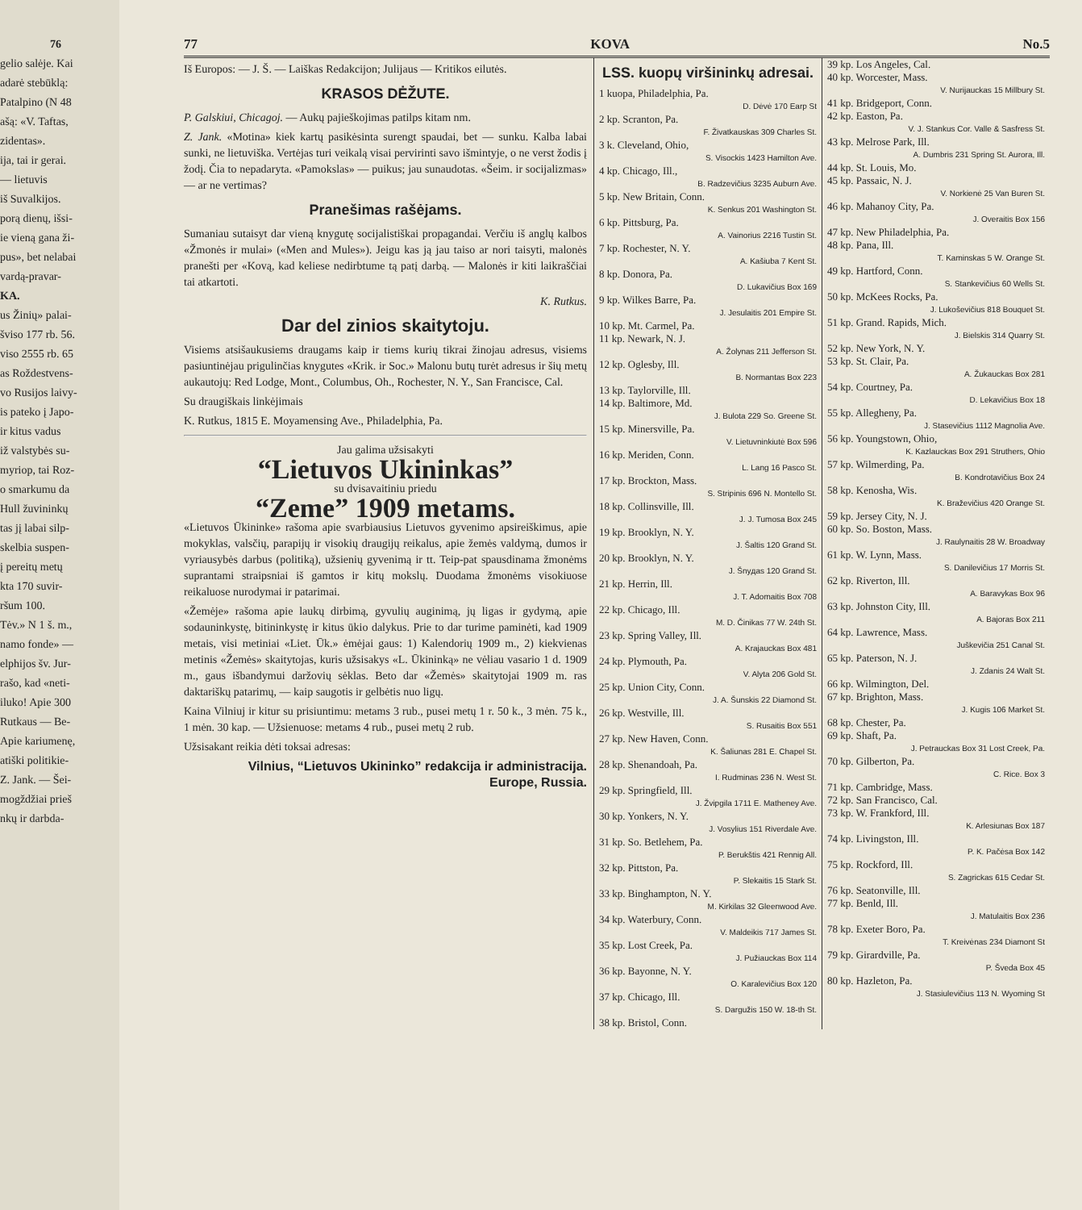76
gelio salėje. Kai
adarė stebūklą:
Patalpino (N 48
ašą: «V. Taftas,
zidentas».
ija, tai ir gerai.
— lietuvis
iš Suvalkijos.
porą dienų, išsi-
ie vieną gana ži-
pus», bet nelabai
vardą-pravar-
KA.
us Žinių» palai-
šviso 177 rb. 56.
viso 2555 rb. 65
as Roždestvens-
vo Rusijos laivy-
is pateko į Japo-
ir kitus vadus
iž valstybės su-
myriop, tai Roz-
o smarkumu da
Hull žuvininkų
tas jį labai silp-
skelbia suspen-
į pereitų metų
kta 170 suvir-
ršum 100.
Tėv.» N 1 š. m.,
namo fonde» —
elphijos šv. Jur-
rašo, kad «neti-
iluko! Apie 300
Rutkaus — Be-
Apie kariumenę,
atiški politikie-
Z. Jank. — Šei-
mogždžiai prieš
nkų ir darbda-
77 KOVA No.5
Iš Europos: — J. Š. — Laiškas Redakcijon; Julijaus — Kritikos eilutės.
KRASOS DĖŽUTE.
P. Galskiui, Chicagoj. — Aukų pajieškojimas patilps kitam nm.
Z. Jank. «Motina» kiek kartų pasikėsinta surengt spaudai, bet — sunku. Kalba labai sunki, ne lietuviška. Vertėjas turi veikalą visai pervirinti savo išmintyje, o ne verst žodis į žodį. Čia to nepadaryta. «Pamokslas» — puikus; jau sunaudotas. «Šeim. ir socijalizmas» — ar ne vertimas?
Pranešimas rašėjams.
Sumaniau sutaisyt dar vieną knygutę socijalistiškai propagandai. Verčiu iš anglų kalbos «Žmonės ir mulai» («Men and Mules»). Jeigu kas ją jau taiso ar nori taisyti, malonės pranešti per «Kovą, kad keliese nedirbtume tą patį darbą. — Malonės ir kiti laikraščiai tai atkartoti.
K. Rutkus.
Dar del zinios skaitytoju.
Visiems atsišaukusiems draugams kaip ir tiems kurių tikrai žinojau adresus, visiems pasiuntinėjau prigulinčias knygutes «Krik. ir Soc.» Malonu butų turėt adresus ir šių metų aukautojų: Red Lodge, Mont., Columbus, Oh., Rochester, N. Y., San Francisce, Cal.
Su draugiškais linkėjimais
K. Rutkus, 1815 E. Moyamensing Ave., Philadelphia, Pa.
Jau galima užsisakyti
“Lietuvos Ukininkas”
su dvisavaitiniu priedu
“Zeme” 1909 metams.
«Lietuvos Ūkininke» rašoma apie svarbiausius Lietuvos gyvenimo apsireiškimus, apie mokyklas, valsčių, parapijų ir visokių draugijų reikalus, apie žemės valdymą, dumos ir vyriausybės darbus (politiką), užsienių gyvenimą ir tt. Teip-pat spausdinama žmonėms suprantami straipsniai iš gamtos ir kitų mokslų. Duodama žmonėms visokiuose reikaluose nurodymai ir patarimai.
«Žemėje» rašoma apie laukų dirbimą, gyvulių auginimą, jų ligas ir gydymą, apie sodauninkystę, bitininkystę ir kitus ūkio dalykus. Prie to dar turime paminėti, kad 1909 metais, visi metiniai «Liet. Ūk.» ėmėjai gaus: 1) Kalendorių 1909 m., 2) kiekvienas metinis «Žemės» skaitytojas, kuris užsisakys «L. Ūkininką» ne vėliau vasario 1 d. 1909 m., gaus išbandymui daržovių sėklas. Beto dar «Žemės» skaitytojai 1909 m. ras daktariškų patarimų, — kaip saugotis ir gelbėtis nuo ligų.
Kaina Vilniuj ir kitur su prisiuntimu: metams 3 rub., pusei metų 1 r. 50 k., 3 mėn. 75 k., 1 mėn. 30 kap. — Užsienuose: metams 4 rub., pusei metų 2 rub.
Užsisakant reikia dėti toksai adresas:
Vilnius, “Lietuvos Ukininko” redakcija ir administracija.
Europe, Russia.
LSS. kuopų viršininkų adresai.
1 kuopa, Philadelphia, Pa.
D. Dėvė 170 Earp St
2 kp. Scranton, Pa.
F. Živatkauskas 309 Charles St.
3 k. Cleveland, Ohio,
S. Visockis 1423 Hamilton Ave.
4 kp. Chicago, Ill.,
B. Radzevičius 3235 Auburn Ave.
5 kp. New Britain, Conn.
K. Senkus 201 Washington St.
6 kp. Pittsburg, Pa.
A. Vainorius 2216 Tustin St.
7 kp. Rochester, N. Y.
A. Kašiuba 7 Kent St.
8 kp. Donora, Pa.
D. Lukavičius Box 169
9 kp. Wilkes Barre, Pa.
J. Jesulaitis 201 Empire St.
10 kp. Mt. Carmel, Pa.
11 kp. Newark, N. J.
A. Žolynas 211 Jefferson St.
12 kp. Oglesby, Ill.
B. Normantas Box 223
13 kp. Taylorville, Ill.
14 kp. Baltimore, Md.
J. Bulota 229 So. Greene St.
15 kp. Minersville, Pa.
V. Lietuvninkiutė Box 596
16 kp. Meriden, Conn.
L. Lang 16 Pasco St.
17 kp. Brockton, Mass.
S. Stripinis 696 N. Montello St.
18 kp. Collinsville, Ill.
J. J. Tumosa Box 245
19 kp. Brooklyn, N. Y.
J. Šaltis 120 Grand St.
20 kp. Brooklyn, N. Y.
J. Šnyдas 120 Grand St.
21 kp. Herrin, Ill.
J. T. Adomaitis Box 708
22 kp. Chicago, Ill.
M. D. Činikas 77 W. 24th St.
23 kp. Spring Valley, Ill.
A. Krajauckas Box 481
24 kp. Plymouth, Pa.
V. Alyta 206 Gold St.
25 kp. Union City, Conn.
J. A. Šunskis 22 Diamond St.
26 kp. Westville, Ill.
S. Rusaitis Box 551
27 kp. New Haven, Conn.
K. Šaliunas 281 E. Chapel St.
28 kp. Shenandoah, Pa.
I. Rudminas 236 N. West St.
29 kp. Springfield, Ill.
J. Žvipgila 1711 E. Matheney Ave.
30 kp. Yonkers, N. Y.
J. Vosylius 151 Riverdale Ave.
31 kp. So. Betlehem, Pa.
P. Berukštis 421 Rennig All.
32 kp. Pittston, Pa.
P. Slekaitis 15 Stark St.
33 kp. Binghampton, N. Y.
M. Kirkilas 32 Gleenwood Ave.
34 kp. Waterbury, Conn.
V. Maldeikis 717 James St.
35 kp. Lost Creek, Pa.
J. Pužiauckas Box 114
36 kp. Bayonne, N. Y.
O. Karalevičius Box 120
37 kp. Chicago, Ill.
S. Dargužis 150 W. 18-th St.
38 kp. Bristol, Conn.
39 kp. Los Angeles, Cal.
40 kp. Worcester, Mass.
V. Nurijauckas 15 Millbury St.
41 kp. Bridgeport, Conn.
42 kp. Easton, Pa.
V. J. Stankus Cor. Valle & Sasfress St.
43 kp. Melrose Park, Ill.
A. Dumbris 231 Spring St. Aurora, Ill.
44 kp. St. Louis, Mo.
45 kp. Passaic, N. J.
V. Norkienė 25 Van Buren St.
46 kp. Mahanoy City, Pa.
J. Overaitis Box 156
47 kp. New Philadelphia, Pa.
48 kp. Pana, Ill.
T. Kaminskas 5 W. Orange St.
49 kp. Hartford, Conn.
S. Stankevičius 60 Wells St.
50 kp. McKees Rocks, Pa.
J. Lukoševičius 818 Bouquet St.
51 kp. Grand. Rapids, Mich.
J. Bielskis 314 Quarry St.
52 kp. New York, N. Y.
53 kp. St. Clair, Pa.
A. Žukauckas Box 281
54 kp. Courtney, Pa.
D. Lekavičius Box 18
55 kp. Allegheny, Pa.
J. Stasevičius 1112 Magnolia Ave.
56 kp. Youngstown, Ohio,
K. Kazlauckas Box 291 Struthers, Ohio
57 kp. Wilmerding, Pa.
B. Kondrotavičius Box 24
58 kp. Kenosha, Wis.
K. Braževičius 420 Orange St.
59 kp. Jersey City, N. J.
60 kp. So. Boston, Mass.
J. Raulynaitis 28 W. Broadway
61 kp. W. Lynn, Mass.
S. Danilevičius 17 Morris St.
62 kp. Riverton, Ill.
A. Baravykas Box 96
63 kp. Johnston City, Ill.
A. Bajoras Box 211
64 kp. Lawrence, Mass.
Juškevičia 251 Canal St.
65 kp. Paterson, N. J.
J. Zdanis 24 Walt St.
66 kp. Wilmington, Del.
67 kp. Brighton, Mass.
J. Kugis 106 Market St.
68 kp. Chester, Pa.
69 kp. Shaft, Pa.
J. Petrauckas Box 31 Lost Creek, Pa.
70 kp. Gilberton, Pa.
C. Rice. Box 3
71 kp. Cambridge, Mass.
72 kp. San Francisco, Cal.
73 kp. W. Frankford, Ill.
K. Arlesiunas Box 187
74 kp. Livingston, Ill.
P. K. Pačėsa Box 142
75 kp. Rockford, Ill.
S. Zagrickas 615 Cedar St.
76 kp. Seatonville, Ill.
77 kp. Benld, Ill.
J. Matulaitis Box 236
78 kp. Exeter Boro, Pa.
T. Kreivėnas 234 Diamont St
79 kp. Girardville, Pa.
P. Šveda Box 45
80 kp. Hazleton, Pa.
J. Stasiulevičius 113 N. Wyoming St